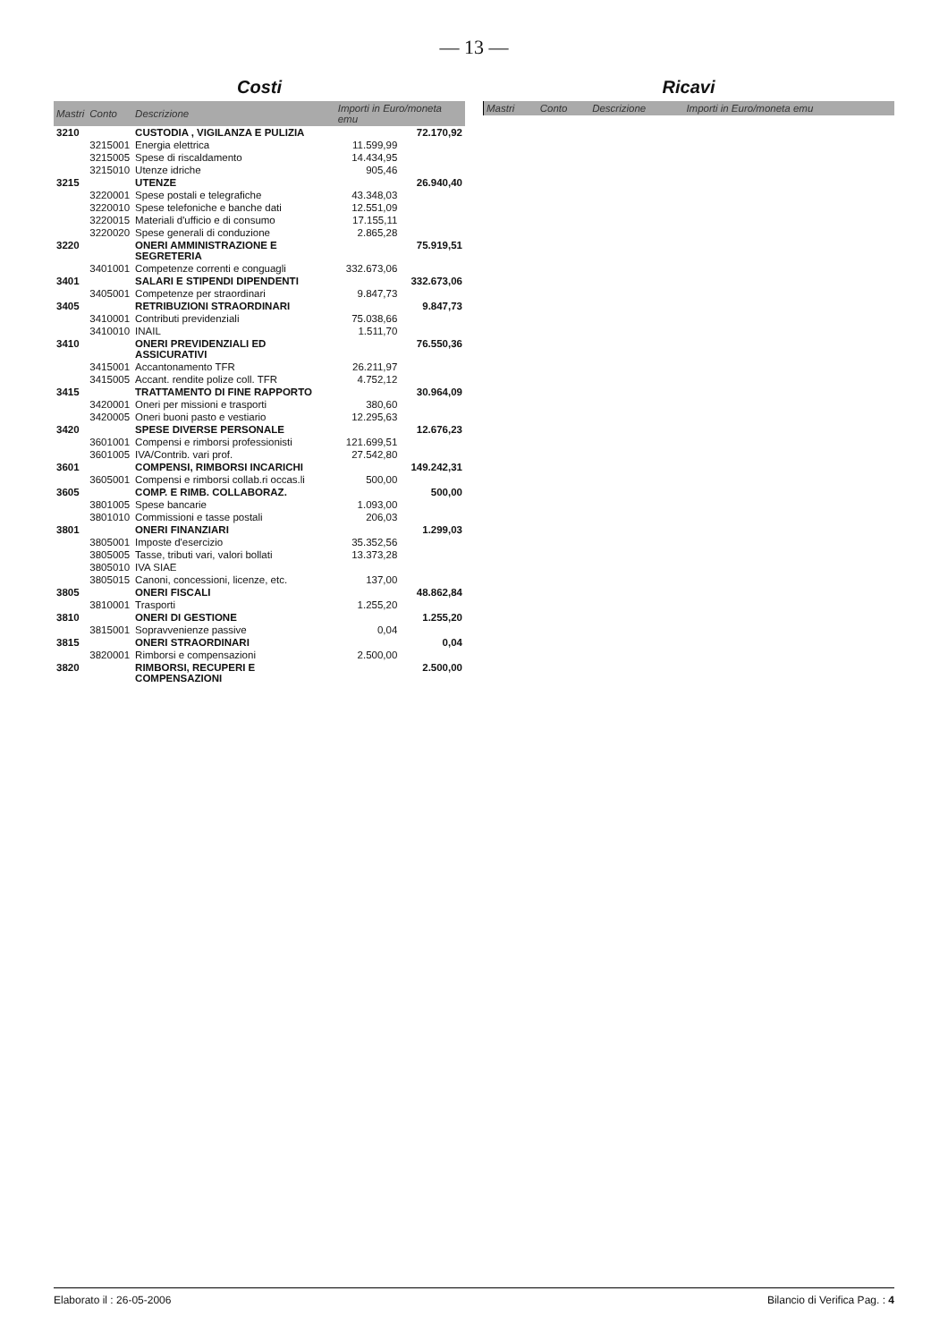— 13 —
Costi
| Mastri | Conto | Descrizione | Importi in Euro/moneta emu | |
| --- | --- | --- | --- | --- |
| 3210 | | CUSTODIA , VIGILANZA E PULIZIA | | 72.170,92 |
| | 3215001 | Energia elettrica | 11.599,99 | |
| | 3215005 | Spese di riscaldamento | 14.434,95 | |
| | 3215010 | Utenze idriche | 905,46 | |
| 3215 | | UTENZE | | 26.940,40 |
| | 3220001 | Spese postali e telegrafiche | 43.348,03 | |
| | 3220010 | Spese telefoniche e banche dati | 12.551,09 | |
| | 3220015 | Materiali d'ufficio e di consumo | 17.155,11 | |
| | 3220020 | Spese generali di conduzione | 2.865,28 | |
| 3220 | | ONERI AMMINISTRAZIONE E SEGRETERIA | | 75.919,51 |
| | 3401001 | Competenze correnti e conguagli | 332.673,06 | |
| 3401 | | SALARI E STIPENDI DIPENDENTI | | 332.673,06 |
| | 3405001 | Competenze per straordinari | 9.847,73 | |
| 3405 | | RETRIBUZIONI STRAORDINARI | | 9.847,73 |
| | 3410001 | Contributi previdenziali | 75.038,66 | |
| | 3410010 | INAIL | 1.511,70 | |
| 3410 | | ONERI PREVIDENZIALI ED ASSICURATIVI | | 76.550,36 |
| | 3415001 | Accantonamento TFR | 26.211,97 | |
| | 3415005 | Accant. rendite polize coll. TFR | 4.752,12 | |
| 3415 | | TRATTAMENTO DI FINE RAPPORTO | | 30.964,09 |
| | 3420001 | Oneri per missioni e trasporti | 380,60 | |
| | 3420005 | Oneri buoni pasto e vestiario | 12.295,63 | |
| 3420 | | SPESE DIVERSE PERSONALE | | 12.676,23 |
| | 3601001 | Compensi e rimborsi professionisti | 121.699,51 | |
| | 3601005 | IVA/Contrib. vari prof. | 27.542,80 | |
| 3601 | | COMPENSI, RIMBORSI INCARICHI | | 149.242,31 |
| | 3605001 | Compensi e rimborsi collab.ri occas.li | 500,00 | |
| 3605 | | COMP. E RIMB. COLLABORAZ. | | 500,00 |
| | 3801005 | Spese bancarie | 1.093,00 | |
| | 3801010 | Commissioni e tasse postali | 206,03 | |
| 3801 | | ONERI FINANZIARI | | 1.299,03 |
| | 3805001 | Imposte d'esercizio | 35.352,56 | |
| | 3805005 | Tasse, tributi vari, valori bollati | 13.373,28 | |
| | 3805010 | IVA SIAE | | |
| | 3805015 | Canoni, concessioni, licenze, etc. | 137,00 | |
| 3805 | | ONERI FISCALI | | 48.862,84 |
| | 3810001 | Trasporti | 1.255,20 | |
| 3810 | | ONERI DI GESTIONE | | 1.255,20 |
| | 3815001 | Sopravvenienze passive | 0,04 | |
| 3815 | | ONERI STRAORDINARI | | 0,04 |
| | 3820001 | Rimborsi e compensazioni | 2.500,00 | |
| 3820 | | RIMBORSI, RECUPERI E COMPENSAZIONI | | 2.500,00 |
Ricavi
| Mastri | Conto | Descrizione | Importi in Euro/moneta emu |
| --- | --- | --- | --- |
Elaborato il : 26-05-2006 Bilancio di Verifica Pag. : 4